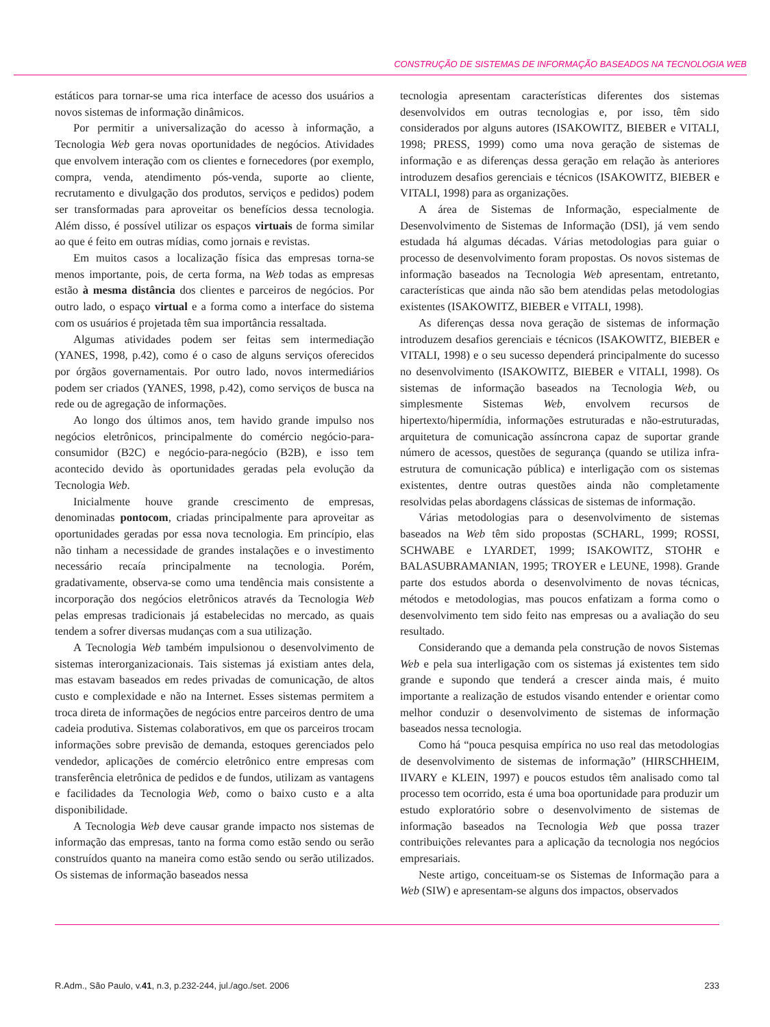CONSTRUÇÃO DE SISTEMAS DE INFORMAÇÃO BASEADOS NA TECNOLOGIA WEB
estáticos para tornar-se uma rica interface de acesso dos usuários a novos sistemas de informação dinâmicos.
Por permitir a universalização do acesso à informação, a Tecnologia Web gera novas oportunidades de negócios. Atividades que envolvem interação com os clientes e fornecedores (por exemplo, compra, venda, atendimento pós-venda, suporte ao cliente, recrutamento e divulgação dos produtos, serviços e pedidos) podem ser transformadas para aproveitar os benefícios dessa tecnologia. Além disso, é possível utilizar os espaços virtuais de forma similar ao que é feito em outras mídias, como jornais e revistas.
Em muitos casos a localização física das empresas torna-se menos importante, pois, de certa forma, na Web todas as empresas estão à mesma distância dos clientes e parceiros de negócios. Por outro lado, o espaço virtual e a forma como a interface do sistema com os usuários é projetada têm sua importância ressaltada.
Algumas atividades podem ser feitas sem intermediação (YANES, 1998, p.42), como é o caso de alguns serviços oferecidos por órgãos governamentais. Por outro lado, novos intermediários podem ser criados (YANES, 1998, p.42), como serviços de busca na rede ou de agregação de informações.
Ao longo dos últimos anos, tem havido grande impulso nos negócios eletrônicos, principalmente do comércio negócio-para-consumidor (B2C) e negócio-para-negócio (B2B), e isso tem acontecido devido às oportunidades geradas pela evolução da Tecnologia Web.
Inicialmente houve grande crescimento de empresas, denominadas pontocom, criadas principalmente para aproveitar as oportunidades geradas por essa nova tecnologia. Em princípio, elas não tinham a necessidade de grandes instalações e o investimento necessário recaía principalmente na tecnologia. Porém, gradativamente, observa-se como uma tendência mais consistente a incorporação dos negócios eletrônicos através da Tecnologia Web pelas empresas tradicionais já estabelecidas no mercado, as quais tendem a sofrer diversas mudanças com a sua utilização.
A Tecnologia Web também impulsionou o desenvolvimento de sistemas interorganizacionais. Tais sistemas já existiam antes dela, mas estavam baseados em redes privadas de comunicação, de altos custo e complexidade e não na Internet. Esses sistemas permitem a troca direta de informações de negócios entre parceiros dentro de uma cadeia produtiva. Sistemas colaborativos, em que os parceiros trocam informações sobre previsão de demanda, estoques gerenciados pelo vendedor, aplicações de comércio eletrônico entre empresas com transferência eletrônica de pedidos e de fundos, utilizam as vantagens e facilidades da Tecnologia Web, como o baixo custo e a alta disponibilidade.
A Tecnologia Web deve causar grande impacto nos sistemas de informação das empresas, tanto na forma como estão sendo ou serão construídos quanto na maneira como estão sendo ou serão utilizados. Os sistemas de informação baseados nessa
tecnologia apresentam características diferentes dos sistemas desenvolvidos em outras tecnologias e, por isso, têm sido considerados por alguns autores (ISAKOWITZ, BIEBER e VITALI, 1998; PRESS, 1999) como uma nova geração de sistemas de informação e as diferenças dessa geração em relação às anteriores introduzem desafios gerenciais e técnicos (ISAKOWITZ, BIEBER e VITALI, 1998) para as organizações.
A área de Sistemas de Informação, especialmente de Desenvolvimento de Sistemas de Informação (DSI), já vem sendo estudada há algumas décadas. Várias metodologias para guiar o processo de desenvolvimento foram propostas. Os novos sistemas de informação baseados na Tecnologia Web apresentam, entretanto, características que ainda não são bem atendidas pelas metodologias existentes (ISAKOWITZ, BIEBER e VITALI, 1998).
As diferenças dessa nova geração de sistemas de informação introduzem desafios gerenciais e técnicos (ISAKOWITZ, BIEBER e VITALI, 1998) e o seu sucesso dependerá principalmente do sucesso no desenvolvimento (ISAKOWITZ, BIEBER e VITALI, 1998). Os sistemas de informação baseados na Tecnologia Web, ou simplesmente Sistemas Web, envolvem recursos de hipertexto/hipermídia, informações estruturadas e não-estruturadas, arquitetura de comunicação assíncrona capaz de suportar grande número de acessos, questões de segurança (quando se utiliza infra-estrutura de comunicação pública) e interligação com os sistemas existentes, dentre outras questões ainda não completamente resolvidas pelas abordagens clássicas de sistemas de informação.
Várias metodologias para o desenvolvimento de sistemas baseados na Web têm sido propostas (SCHARL, 1999; ROSSI, SCHWABE e LYARDET, 1999; ISAKOWITZ, STOHR e BALASUBRAMANIAN, 1995; TROYER e LEUNE, 1998). Grande parte dos estudos aborda o desenvolvimento de novas técnicas, métodos e metodologias, mas poucos enfatizam a forma como o desenvolvimento tem sido feito nas empresas ou a avaliação do seu resultado.
Considerando que a demanda pela construção de novos Sistemas Web e pela sua interligação com os sistemas já existentes tem sido grande e supondo que tenderá a crescer ainda mais, é muito importante a realização de estudos visando entender e orientar como melhor conduzir o desenvolvimento de sistemas de informação baseados nessa tecnologia.
Como há “pouca pesquisa empírica no uso real das metodologias de desenvolvimento de sistemas de informação” (HIRSCHHEIM, IIVARY e KLEIN, 1997) e poucos estudos têm analisado como tal processo tem ocorrido, esta é uma boa oportunidade para produzir um estudo exploratório sobre o desenvolvimento de sistemas de informação baseados na Tecnologia Web que possa trazer contribuições relevantes para a aplicação da tecnologia nos negócios empresariais.
Neste artigo, conceituam-se os Sistemas de Informação para a Web (SIW) e apresentam-se alguns dos impactos, observados
R.Adm., São Paulo, v.41, n.3, p.232-244, jul./ago./set. 2006 233